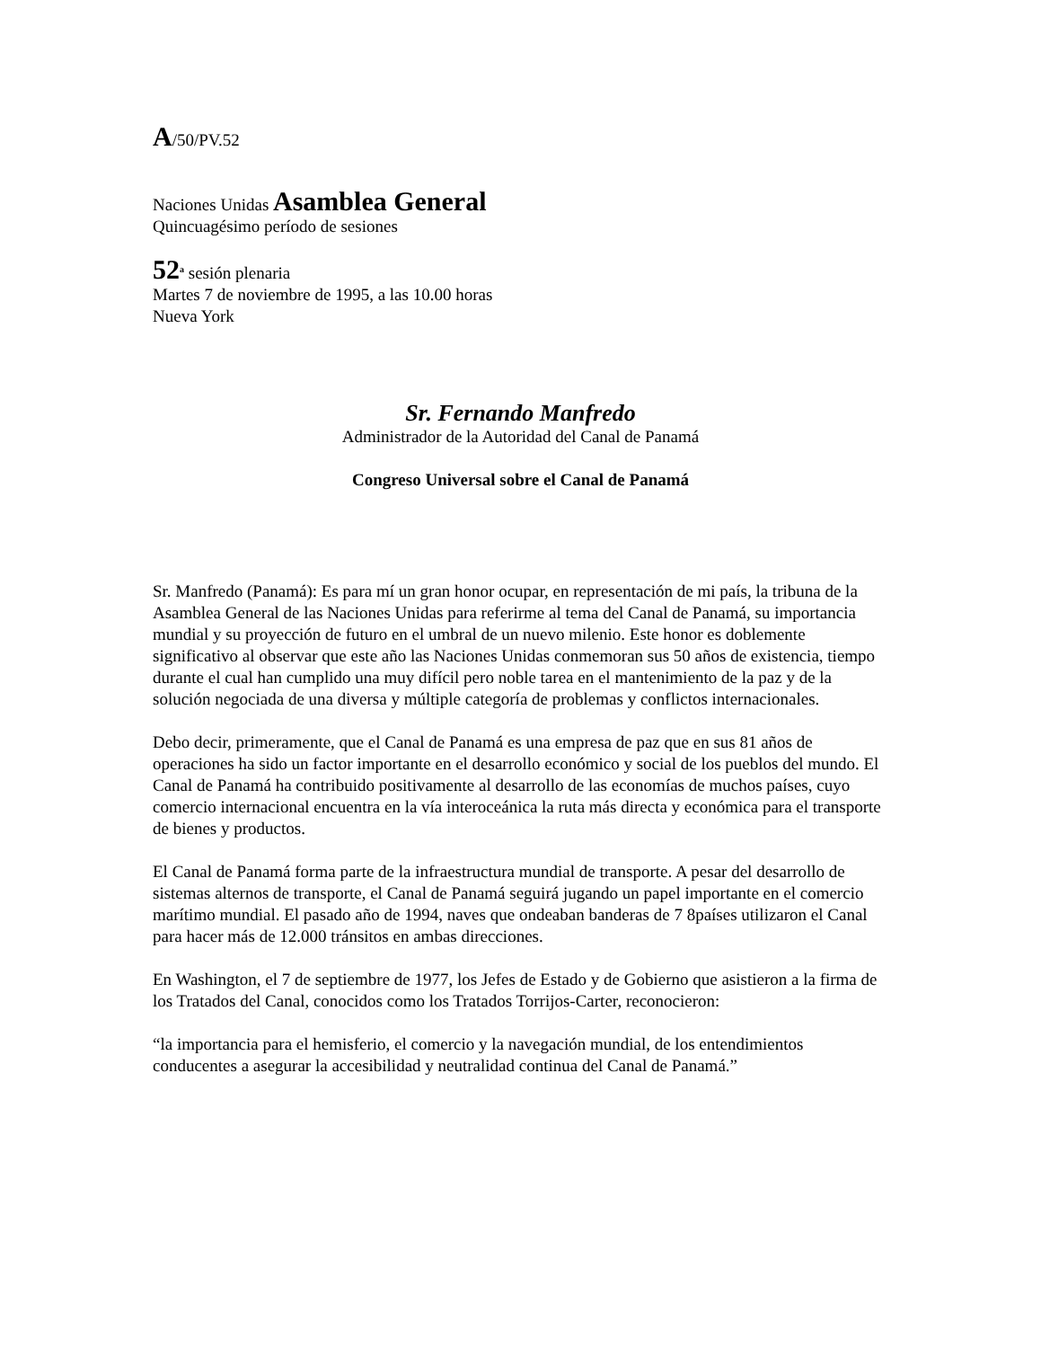A/50/PV.52
Naciones Unidas Asamblea General
Quincuagésimo período de sesiones
52<sup>a</sup> sesión plenaria
Martes 7 de noviembre de 1995, a las 10.00 horas
Nueva York
Sr. Fernando Manfredo
Administrador de la Autoridad del Canal de Panamá
Congreso Universal sobre el Canal de Panamá
Sr. Manfredo (Panamá): Es para mí un gran honor ocupar, en representación de mi país, la tribuna de la Asamblea General de las Naciones Unidas para referirme al tema del Canal de Panamá, su importancia mundial y su proyección de futuro en el umbral de un nuevo milenio. Este honor es doblemente significativo al observar que este año las Naciones Unidas conmemoran sus 50 años de existencia, tiempo durante el cual han cumplido una muy difícil pero noble tarea en el mantenimiento de la paz y de la solución negociada de una diversa y múltiple categoría de problemas y conflictos internacionales.
Debo decir, primeramente, que el Canal de Panamá es una empresa de paz que en sus 81 años de operaciones ha sido un factor importante en el desarrollo económico y social de los pueblos del mundo. El Canal de Panamá ha contribuido positivamente al desarrollo de las economías de muchos países, cuyo comercio internacional encuentra en la vía interoceánica la ruta más directa y económica para el transporte de bienes y productos.
El Canal de Panamá forma parte de la infraestructura mundial de transporte. A pesar del desarrollo de sistemas alternos de transporte, el Canal de Panamá seguirá jugando un papel importante en el comercio marítimo mundial. El pasado año de 1994, naves que ondeaban banderas de 7 8países utilizaron el Canal para hacer más de 12.000 tránsitos en ambas direcciones.
En Washington, el 7 de septiembre de 1977, los Jefes de Estado y de Gobierno que asistieron a la firma de los Tratados del Canal, conocidos como los Tratados Torrijos-Carter, reconocieron:
“la importancia para el hemisferio, el comercio y la navegación mundial, de los entendimientos conducentes a asegurar la accesibilidad y neutralidad continua del Canal de Panamá.”